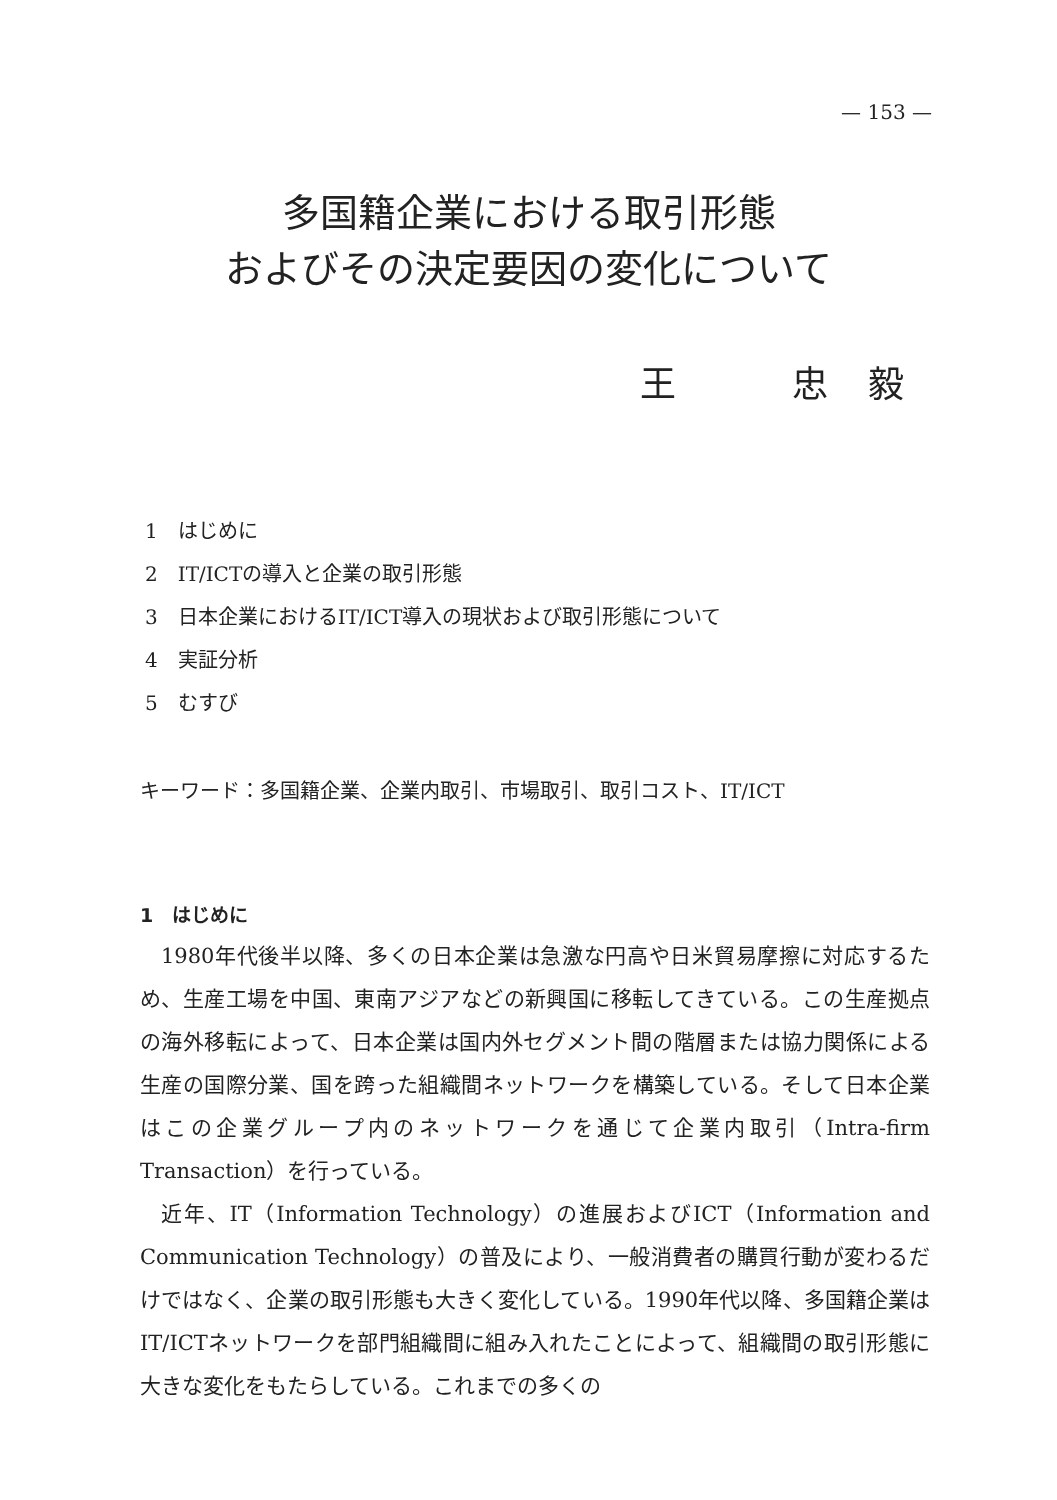— 153 —
多国籍企業における取引形態
およびその決定要因の変化について
王　　　忠　毅
1　はじめに
2　IT/ICTの導入と企業の取引形態
3　日本企業におけるIT/ICT導入の現状および取引形態について
4　実証分析
5　むすび
キーワード：多国籍企業、企業内取引、市場取引、取引コスト、IT/ICT
1　はじめに
1980年代後半以降、多くの日本企業は急激な円高や日米貿易摩擦に対応するため、生産工場を中国、東南アジアなどの新興国に移転してきている。この生産拠点の海外移転によって、日本企業は国内外セグメント間の階層または協力関係による生産の国際分業、国を跨った組織間ネットワークを構築している。そして日本企業はこの企業グループ内のネットワークを通じて企業内取引（Intra-firm Transaction）を行っている。
近年、IT（Information Technology）の進展およびICT（Information and Communication Technology）の普及により、一般消費者の購買行動が変わるだけではなく、企業の取引形態も大きく変化している。1990年代以降、多国籍企業はIT/ICTネットワークを部門組織間に組み入れたことによって、組織間の取引形態に大きな変化をもたらしている。これまでの多くの